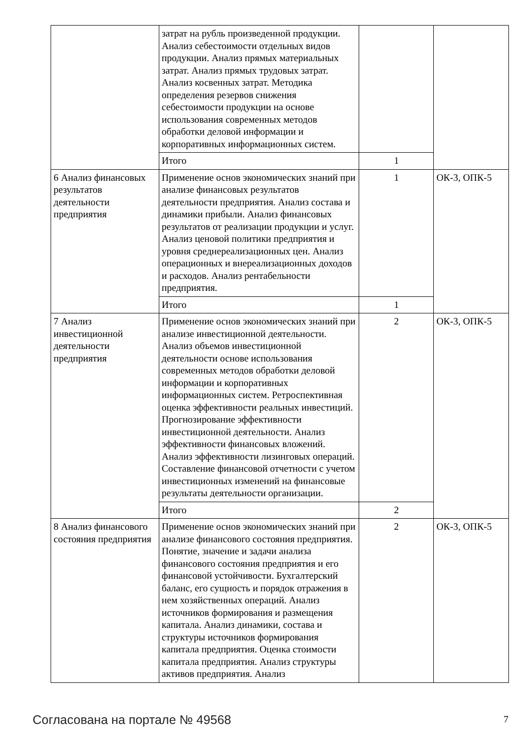| | затрат на рубль произведенной продукции. Анализ себестоимости отдельных видов продукции. Анализ прямых материальных затрат. Анализ прямых трудовых затрат. Анализ косвенных затрат. Методика определения резервов снижения себестоимости продукции на основе использования современных методов обработки деловой информации и корпоративных информационных систем. | | |
| | Итого | 1 | |
| 6 Анализ финансовых результатов деятельности предприятия | Применение основ экономических знаний при анализе финансовых результатов деятельности предприятия. Анализ состава и динамики прибыли. Анализ финансовых результатов от реализации продукции и услуг. Анализ ценовой политики предприятия и уровня среднереализационных цен. Анализ операционных и внереализационных доходов и расходов. Анализ рентабельности предприятия. | 1 | ОК-3, ОПК-5 |
| | Итого | 1 | |
| 7 Анализ инвестиционной деятельности предприятия | Применение основ экономических знаний при анализе инвестиционной деятельности. Анализ объемов инвестиционной деятельности основе использования современных методов обработки деловой информации и корпоративных информационных систем. Ретроспективная оценка эффективности реальных инвестиций. Прогнозирование эффективности инвестиционной деятельности. Анализ эффективности финансовых вложений. Анализ эффективности лизинговых операций. Составление финансовой отчетности с учетом инвестиционных изменений на финансовые результаты деятельности организации. | 2 | ОК-3, ОПК-5 |
| | Итого | 2 | |
| 8 Анализ финансового состояния предприятия | Применение основ экономических знаний при анализе финансового состояния предприятия. Понятие, значение и задачи анализа финансового состояния предприятия и его финансовой устойчивости. Бухгалтерский баланс, его сущность и порядок отражения в нем хозяйственных операций. Анализ источников формирования и размещения капитала. Анализ динамики, состава и структуры источников формирования капитала предприятия. Оценка стоимости капитала предприятия. Анализ структуры активов предприятия. Анализ | 2 | ОК-3, ОПК-5 |
Согласована на портале № 49568 7